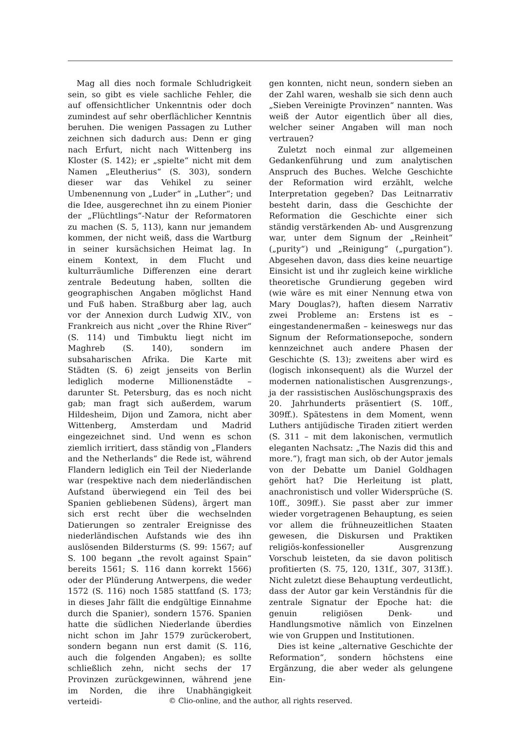Mag all dies noch formale Schludrigkeit sein, so gibt es viele sachliche Fehler, die auf offensichtlicher Unkenntnis oder doch zumindest auf sehr oberflächlicher Kenntnis beruhen. Die wenigen Passagen zu Luther zeichnen sich dadurch aus: Denn er ging nach Erfurt, nicht nach Wittenberg ins Kloster (S. 142); er „spielte“ nicht mit dem Namen „Eleutherius“ (S. 303), sondern dieser war das Vehikel zu seiner Umbenennung von „Luder“ in „Luther“; und die Idee, ausgerechnet ihn zu einem Pionier der „Flüchtlings“-Natur der Reformatoren zu machen (S. 5, 113), kann nur jemandem kommen, der nicht weiß, dass die Wartburg in seiner kursächsichen Heimat lag. In einem Kontext, in dem Flucht und kulturräumliche Differenzen eine derart zentrale Bedeutung haben, sollten die geographischen Angaben möglichst Hand und Fuß haben. Straßburg aber lag, auch vor der Annexion durch Ludwig XIV., von Frankreich aus nicht „over the Rhine River“ (S. 114) und Timbuktu liegt nicht im Maghreb (S. 140), sondern im subsaharischen Afrika. Die Karte mit Städten (S. 6) zeigt jenseits von Berlin lediglich moderne Millionenstädte – darunter St. Petersburg, das es noch nicht gab; man fragt sich außerdem, warum Hildesheim, Dijon und Zamora, nicht aber Wittenberg, Amsterdam und Madrid eingezeichnet sind. Und wenn es schon ziemlich irritiert, dass ständig von „Flanders and the Netherlands“ die Rede ist, während Flandern lediglich ein Teil der Niederlande war (respektive nach dem niederländischen Aufstand überwiegend ein Teil des bei Spanien gebliebenen Südens), ärgert man sich erst recht über die wechselnden Datierungen so zentraler Ereignisse des niederländischen Aufstands wie des ihn auslösenden Bildersturms (S. 99: 1567; auf S. 100 begann „the revolt against Spain“ bereits 1561; S. 116 dann korrekt 1566) oder der Plünderung Antwerpens, die weder 1572 (S. 116) noch 1585 stattfand (S. 173; in dieses Jahr fällt die endgültige Einnahme durch die Spanier), sondern 1576. Spanien hatte die südlichen Niederlande überdies nicht schon im Jahr 1579 zurückerobert, sondern begann nun erst damit (S. 116, auch die folgenden Angaben); es sollte schließlich zehn, nicht sechs der 17 Provinzen zurückgewinnen, während jene im Norden, die ihre Unabhängigkeit verteidi-
gen konnten, nicht neun, sondern sieben an der Zahl waren, weshalb sie sich denn auch „Sieben Vereinigte Provinzen“ nannten. Was weiß der Autor eigentlich über all dies, welcher seiner Angaben will man noch vertrauen?
Zuletzt noch einmal zur allgemeinen Gedankenführung und zum analytischen Anspruch des Buches. Welche Geschichte der Reformation wird erzählt, welche Interpretation gegeben? Das Leitnarrativ besteht darin, dass die Geschichte der Reformation die Geschichte einer sich ständig verstärkenden Ab- und Ausgrenzung war, unter dem Signum der „Reinheit“ („purity“) und „Reinigung“ („purgation“). Abgesehen davon, dass dies keine neuartige Einsicht ist und ihr zugleich keine wirkliche theoretische Grundierung gegeben wird (wie wäre es mit einer Nennung etwa von Mary Douglas?), haften diesem Narrativ zwei Probleme an: Erstens ist es – eingestandenermaßen – keineswegs nur das Signum der Reformationsepoche, sondern kennzeichnet auch andere Phasen der Geschichte (S. 13); zweitens aber wird es (logisch inkonsequent) als die Wurzel der modernen nationalistischen Ausgrenzungs-, ja der rassistischen Auslöschungspraxis des 20. Jahrhunderts präsentiert (S. 10ff., 309ff.). Spätestens in dem Moment, wenn Luthers antijüdische Tiraden zitiert werden (S. 311 – mit dem lakonischen, vermutlich eleganten Nachsatz: „The Nazis did this and more.“), fragt man sich, ob der Autor jemals von der Debatte um Daniel Goldhagen gehört hat? Die Herleitung ist platt, anachronistisch und voller Widersprüche (S. 10ff., 309ff.). Sie passt aber zur immer wieder vorgetragenen Behauptung, es seien vor allem die frühneuzeitlichen Staaten gewesen, die Diskursen und Praktiken religiös-konfessioneller Ausgrenzung Vorschub leisteten, da sie davon politisch profitierten (S. 75, 120, 131f., 307, 313ff.). Nicht zuletzt diese Behauptung verdeutlicht, dass der Autor gar kein Verständnis für die zentrale Signatur der Epoche hat: die genuin religiösen Denk- und Handlungsmotive nämlich von Einzelnen wie von Gruppen und Institutionen.
Dies ist keine „alternative Geschichte der Reformation“, sondern höchstens eine Ergänzung, die aber weder als gelungene Ein-
© Clio-online, and the author, all rights reserved.